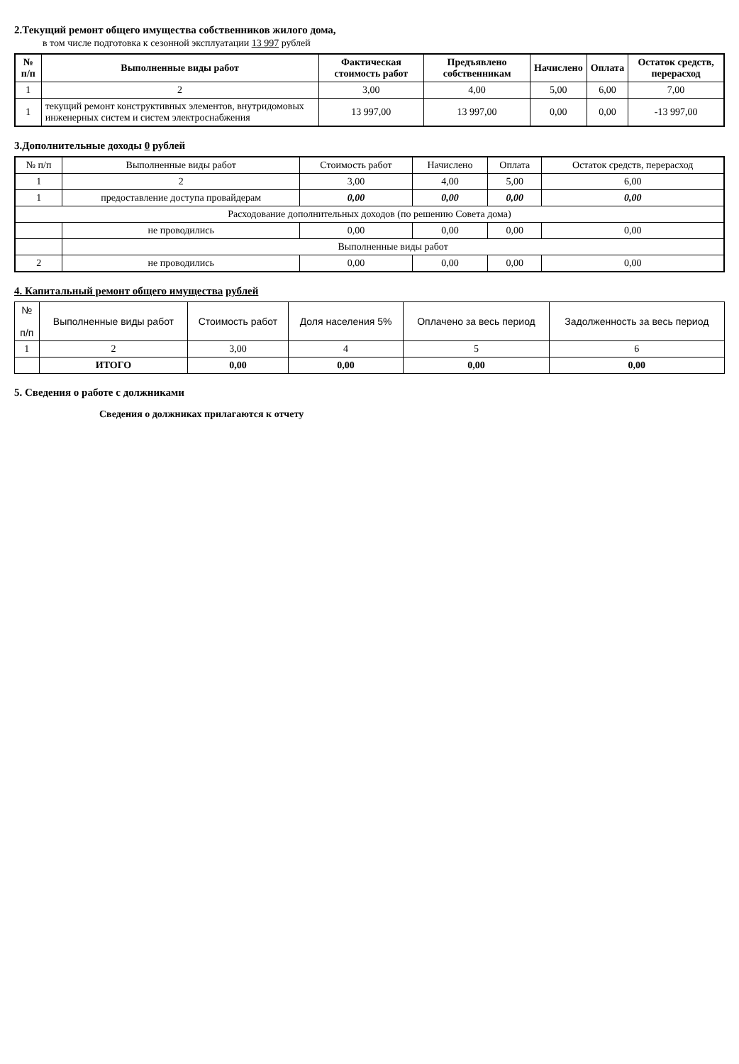2.Текущий ремонт общего имущества собственников жилого дома,
в том числе подготовка к сезонной эксплуатации 13 997 рублей
| № п/п | Выполненные виды работ | Фактическая стоимость работ | Предъявлено собственникам | Начислено | Оплата | Остаток средств, перерасход |
| --- | --- | --- | --- | --- | --- | --- |
| 1 | 2 | 3,00 | 4,00 | 5,00 | 6,00 | 7,00 |
| 1 | текущий ремонт конструктивных элементов, внутридомовых инженерных систем и систем электроснабжения | 13 997,00 | 13 997,00 | 0,00 | 0,00 | -13 997,00 |
3.Дополнительные доходы 0 рублей
| № п/п | Выполненные виды работ | Стоимость работ | Начислено | Оплата | Остаток средств, перерасход |
| 1 | 2 | 3,00 | 4,00 | 5,00 | 6,00 |
| 1 | предоставление доступа провайдерам | 0,00 | 0,00 | 0,00 | 0,00 |
| Расходование дополнительных доходов (по решению Совета дома) | | | | | |
| | не проводились | 0,00 | 0,00 | 0,00 | 0,00 |
| | Выполненные виды работ | | | | |
| 2 | не проводились | 0,00 | 0,00 | 0,00 | 0,00 |
4. Капитальный ремонт общего имущества рублей
| № п/п | Выполненные виды работ | Стоимость работ | Доля населения 5% | Оплачено за весь период | Задолженность за весь период |
| 1 | 2 | 3,00 | 4 | 5 | 6 |
| | ИТОГО | 0,00 | 0,00 | 0,00 | 0,00 |
5. Сведения о работе с должниками
Сведения о должниках прилагаются к отчету